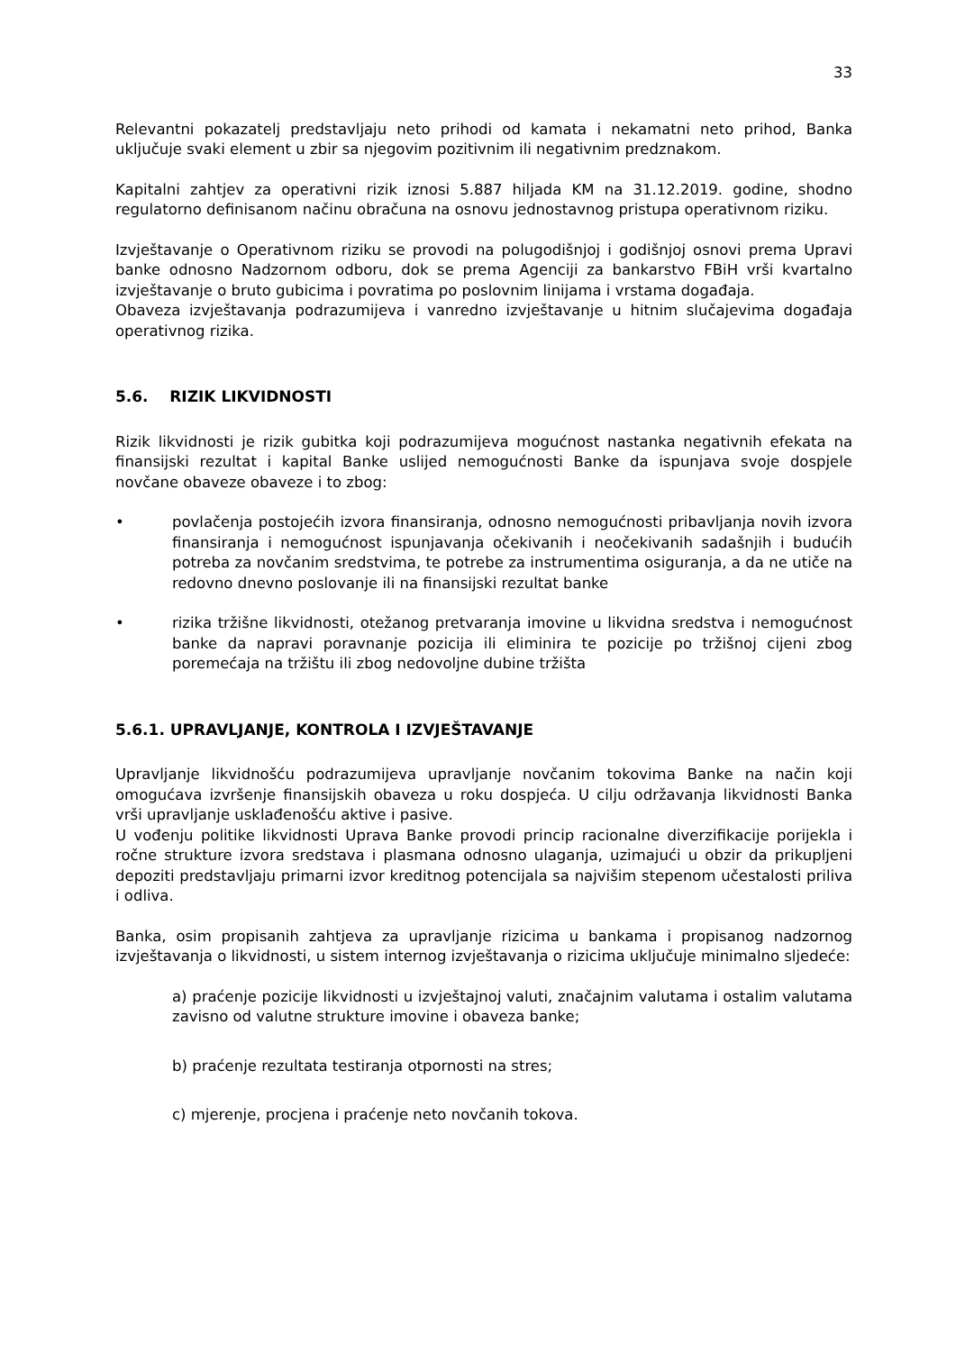33
Relevantni pokazatelj predstavljaju neto prihodi od kamata i nekamatni neto prihod, Banka uključuje svaki element u zbir sa njegovim pozitivnim ili negativnim predznakom.
Kapitalni zahtjev za operativni rizik iznosi 5.887 hiljada KM na 31.12.2019. godine, shodno regulatorno definisanom načinu obračuna na osnovu jednostavnog pristupa operativnom riziku.
Izvještavanje o Operativnom riziku se provodi na polugodišnjoj i godišnjoj osnovi prema Upravi banke odnosno Nadzornom odboru, dok se prema Agenciji za bankarstvo FBiH vrši kvartalno izvještavanje o bruto gubicima i povratima po poslovnim linijama i vrstama događaja.
Obaveza izvještavanja podrazumijeva i vanredno izvještavanje u hitnim slučajevima događaja operativnog rizika.
5.6. RIZIK LIKVIDNOSTI
Rizik likvidnosti je rizik gubitka koji podrazumijeva mogućnost nastanka negativnih efekata na finansijski rezultat i kapital Banke uslijed nemogućnosti Banke da ispunjava svoje dospjele novčane obaveze obaveze i to zbog:
• povlačenja postojećih izvora finansiranja, odnosno nemogućnosti pribavljanja novih izvora finansiranja i nemogućnost ispunjavanja očekivanih i neočekivanih sadašnjih i budućih potreba za novčanim sredstvima, te potrebe za instrumentima osiguranja, a da ne utiče na redovno dnevno poslovanje ili na finansijski rezultat banke
• rizika tržišne likvidnosti, otežanog pretvaranja imovine u likvidna sredstva i nemogućnost banke da napravi poravnanje pozicija ili eliminira te pozicije po tržišnoj cijeni zbog poremećaja na tržištu ili zbog nedovoljne dubine tržišta
5.6.1. UPRAVLJANJE, KONTROLA I IZVJEŠTAVANJE
Upravljanje likvidnošću podrazumijeva upravljanje novčanim tokovima Banke na način koji omogućava izvršenje finansijskih obaveza u roku dospjeća. U cilju održavanja likvidnosti Banka vrši upravljanje usklađenošću aktive i pasive.
U vođenju politike likvidnosti Uprava Banke provodi princip racionalne diverzifikacije porijekla i ročne strukture izvora sredstava i plasmana odnosno ulaganja, uzimajući u obzir da prikupljeni depoziti predstavljaju primarni izvor kreditnog potencijala sa najvišim stepenom učestalosti priliva i odliva.
Banka, osim propisanih zahtjeva za upravljanje rizicima u bankama i propisanog nadzornog izvještavanja o likvidnosti, u sistem internog izvještavanja o rizicima uključuje minimalno sljedeće:
a) praćenje pozicije likvidnosti u izvještajnoj valuti, značajnim valutama i ostalim valutama zavisno od valutne strukture imovine i obaveza banke;
b) praćenje rezultata testiranja otpornosti na stres;
c) mjerenje, procjena i praćenje neto novčanih tokova.